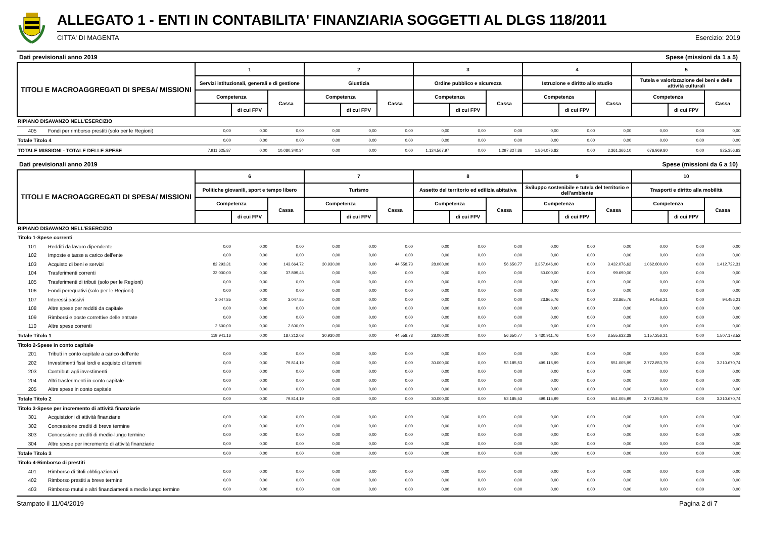ALLEGATO 1 - ENTI IN CONTABILITA' FINANZIARIA SOGGETTI AL DLGS 118/2011
CITTA' DI MAGENTA Esercizio: 2019
Dati previsionali anno 2019 Spese (missioni da 1 a 5)
| TITOLI E MACROAGGREGATI DI SPESA/ MISSIONI | | 1 | | | 2 | | | 3 | | | 4 | | | 5 | | |
| | | Servizi istituzionali, generali e di gestione | | | Giustizia | | | Ordine pubblico e sicurezza | | | Istruzione e diritto allo studio | | | Tutela e valorizzazione dei beni e delle attività culturali | | |
| | | Competenza | | Cassa | Competenza | | Cassa | Competenza | | Cassa | Competenza | | Cassa | Competenza | | Cassa |
| | | | di cui FPV | | | di cui FPV | | | di cui FPV | | | di cui FPV | | | di cui FPV | |
| RIPIANO DISAVANZO NELL'ESERCIZIO | | | | | | | | | | | | | | | | |
| 405 | Fondi per rimborso prestiti (solo per le Regioni) | 0,00 | 0,00 | 0,00 | 0,00 | 0,00 | 0,00 | 0,00 | 0,00 | 0,00 | 0,00 | 0,00 | 0,00 | 0,00 | 0,00 | 0,00 |
| Totale Titolo 4 | | 0,00 | 0,00 | 0,00 | 0,00 | 0,00 | 0,00 | 0,00 | 0,00 | 0,00 | 0,00 | 0,00 | 0,00 | 0,00 | 0,00 | 0,00 |
| TOTALE MISSIONI - TOTALE DELLE SPESE | | 7.911.625,87 | 0,00 | 10.080.340,34 | 0,00 | 0,00 | 0,00 | 1.124.567,97 | 0,00 | 1.297.327,86 | 1.864.076,82 | 0,00 | 2.361.366,10 | 676.969,80 | 0,00 | 825.356,63 |
Dati previsionali anno 2019 Spese (missioni da 6 a 10)
| TITOLI E MACROAGGREGATI DI SPESA/ MISSIONI | | 6 | | | 7 | | | 8 | | | 9 | | | 10 | | |
| | | Politiche giovanili, sport e tempo libero | | | Turismo | | | Assetto del territorio ed edilizia abitativa | | | Sviluppo sostenibile e tutela del territorio e dell'ambiente | | | Trasporti e diritto alla mobilità | | |
| | | Competenza | | Cassa | Competenza | | Cassa | Competenza | | Cassa | Competenza | | Cassa | Competenza | | Cassa |
| | | | di cui FPV | | | di cui FPV | | | di cui FPV | | | di cui FPV | | | di cui FPV | |
| RIPIANO DISAVANZO NELL'ESERCIZIO | | | | | | | | | | | | | | | | |
| Titolo 1-Spese correnti | | | | | | | | | | | | | | | | |
| 101 | Redditi da lavoro dipendente | 0,00 | 0,00 | 0,00 | 0,00 | 0,00 | 0,00 | 0,00 | 0,00 | 0,00 | 0,00 | 0,00 | 0,00 | 0,00 | 0,00 | 0,00 |
| 102 | Imposte e tasse a carico dell'ente | 0,00 | 0,00 | 0,00 | 0,00 | 0,00 | 0,00 | 0,00 | 0,00 | 0,00 | 0,00 | 0,00 | 0,00 | 0,00 | 0,00 | 0,00 |
| 103 | Acquisto di beni e servizi | 82.293,31 | 0,00 | 143.664,72 | 30.930,00 | 0,00 | 44.558,73 | 28.000,00 | 0,00 | 56.650,77 | 3.357.046,00 | 0,00 | 3.432.076,62 | 1.062.800,00 | 0,00 | 1.412.722,31 |
| 104 | Trasferimenti correnti | 32.000,00 | 0,00 | 37.899,46 | 0,00 | 0,00 | 0,00 | 0,00 | 0,00 | 0,00 | 50.000,00 | 0,00 | 99.690,00 | 0,00 | 0,00 | 0,00 |
| 105 | Trasferimenti di tributi (solo per le Regioni) | 0,00 | 0,00 | 0,00 | 0,00 | 0,00 | 0,00 | 0,00 | 0,00 | 0,00 | 0,00 | 0,00 | 0,00 | 0,00 | 0,00 | 0,00 |
| 106 | Fondi perequativi (solo per le Regioni) | 0,00 | 0,00 | 0,00 | 0,00 | 0,00 | 0,00 | 0,00 | 0,00 | 0,00 | 0,00 | 0,00 | 0,00 | 0,00 | 0,00 | 0,00 |
| 107 | Interessi passivi | 3.047,85 | 0,00 | 3.047,85 | 0,00 | 0,00 | 0,00 | 0,00 | 0,00 | 0,00 | 23.865,76 | 0,00 | 23.865,76 | 94.456,21 | 0,00 | 94.456,21 |
| 108 | Altre spese per redditi da capitale | 0,00 | 0,00 | 0,00 | 0,00 | 0,00 | 0,00 | 0,00 | 0,00 | 0,00 | 0,00 | 0,00 | 0,00 | 0,00 | 0,00 | 0,00 |
| 109 | Rimborsi e poste correttive delle entrate | 0,00 | 0,00 | 0,00 | 0,00 | 0,00 | 0,00 | 0,00 | 0,00 | 0,00 | 0,00 | 0,00 | 0,00 | 0,00 | 0,00 | 0,00 |
| 110 | Altre spese correnti | 2.600,00 | 0,00 | 2.600,00 | 0,00 | 0,00 | 0,00 | 0,00 | 0,00 | 0,00 | 0,00 | 0,00 | 0,00 | 0,00 | 0,00 | 0,00 |
| Totale Titolo 1 | | 119.941,16 | 0,00 | 187.212,03 | 30.930,00 | 0,00 | 44.558,73 | 28.000,00 | 0,00 | 56.650,77 | 3.430.911,76 | 0,00 | 3.555.632,38 | 1.157.256,21 | 0,00 | 1.507.178,52 |
| Titolo 2-Spese in conto capitale | | | | | | | | | | | | | | | | |
| 201 | Tributi in conto capitale a carico dell'ente | 0,00 | 0,00 | 0,00 | 0,00 | 0,00 | 0,00 | 0,00 | 0,00 | 0,00 | 0,00 | 0,00 | 0,00 | 0,00 | 0,00 | 0,00 |
| 202 | Investimenti fissi lordi e acquisto di terreni | 0,00 | 0,00 | 79.814,19 | 0,00 | 0,00 | 0,00 | 30.000,00 | 0,00 | 53.185,53 | 499.115,99 | 0,00 | 551.005,99 | 2.772.853,79 | 0,00 | 3.210.670,74 |
| 203 | Contributi agli investimenti | 0,00 | 0,00 | 0,00 | 0,00 | 0,00 | 0,00 | 0,00 | 0,00 | 0,00 | 0,00 | 0,00 | 0,00 | 0,00 | 0,00 | 0,00 |
| 204 | Altri trasferimenti in conto capitale | 0,00 | 0,00 | 0,00 | 0,00 | 0,00 | 0,00 | 0,00 | 0,00 | 0,00 | 0,00 | 0,00 | 0,00 | 0,00 | 0,00 | 0,00 |
| 205 | Altre spese in conto capitale | 0,00 | 0,00 | 0,00 | 0,00 | 0,00 | 0,00 | 0,00 | 0,00 | 0,00 | 0,00 | 0,00 | 0,00 | 0,00 | 0,00 | 0,00 |
| Totale Titolo 2 | | 0,00 | 0,00 | 79.814,19 | 0,00 | 0,00 | 0,00 | 30.000,00 | 0,00 | 53.185,53 | 499.115,99 | 0,00 | 551.005,99 | 2.772.853,79 | 0,00 | 3.210.670,74 |
| Titolo 3-Spese per incremento di attività finanziarie | | | | | | | | | | | | | | | | |
| 301 | Acquisizioni di attività finanziarie | 0,00 | 0,00 | 0,00 | 0,00 | 0,00 | 0,00 | 0,00 | 0,00 | 0,00 | 0,00 | 0,00 | 0,00 | 0,00 | 0,00 | 0,00 |
| 302 | Concessione crediti di breve termine | 0,00 | 0,00 | 0,00 | 0,00 | 0,00 | 0,00 | 0,00 | 0,00 | 0,00 | 0,00 | 0,00 | 0,00 | 0,00 | 0,00 | 0,00 |
| 303 | Concessione crediti di medio-lungo termine | 0,00 | 0,00 | 0,00 | 0,00 | 0,00 | 0,00 | 0,00 | 0,00 | 0,00 | 0,00 | 0,00 | 0,00 | 0,00 | 0,00 | 0,00 |
| 304 | Altre spese per incremento di attività finanziarie | 0,00 | 0,00 | 0,00 | 0,00 | 0,00 | 0,00 | 0,00 | 0,00 | 0,00 | 0,00 | 0,00 | 0,00 | 0,00 | 0,00 | 0,00 |
| Totale Titolo 3 | | 0,00 | 0,00 | 0,00 | 0,00 | 0,00 | 0,00 | 0,00 | 0,00 | 0,00 | 0,00 | 0,00 | 0,00 | 0,00 | 0,00 | 0,00 |
| Titolo 4-Rimborso di prestiti | | | | | | | | | | | | | | | | |
| 401 | Rimborso di titoli obbligazionari | 0,00 | 0,00 | 0,00 | 0,00 | 0,00 | 0,00 | 0,00 | 0,00 | 0,00 | 0,00 | 0,00 | 0,00 | 0,00 | 0,00 | 0,00 |
| 402 | Rimborso prestiti a breve termine | 0,00 | 0,00 | 0,00 | 0,00 | 0,00 | 0,00 | 0,00 | 0,00 | 0,00 | 0,00 | 0,00 | 0,00 | 0,00 | 0,00 | 0,00 |
| 403 | Rimborso mutui e altri finanziamenti a medio lungo termine | 0,00 | 0,00 | 0,00 | 0,00 | 0,00 | 0,00 | 0,00 | 0,00 | 0,00 | 0,00 | 0,00 | 0,00 | 0,00 | 0,00 | 0,00 |
Stampato il 11/04/2019 Pagina 2 di 7